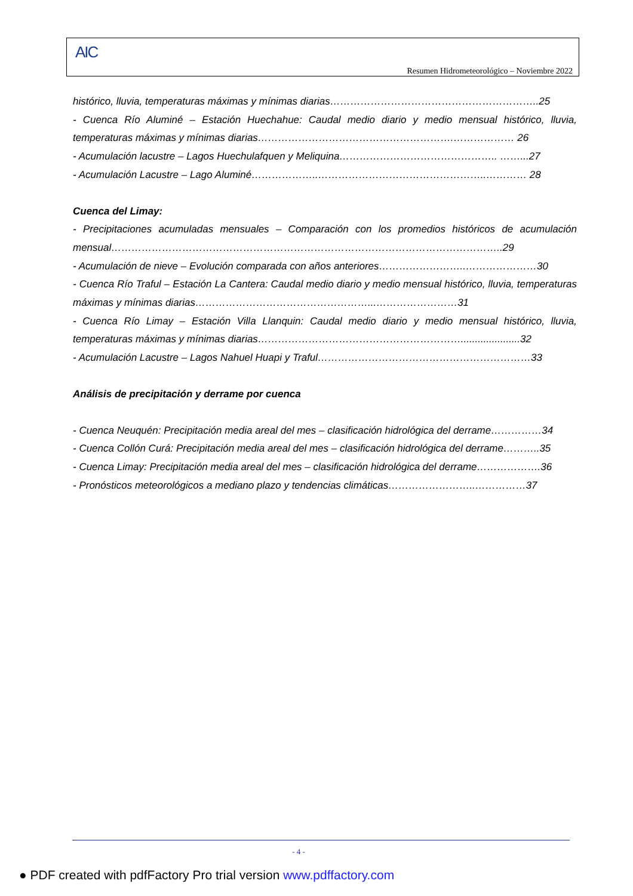AIC
Resumen Hidrometeorológico – Noviembre 2022
histórico, lluvia, temperaturas máximas y mínimas diarias……………………………………………………..25
- Cuenca Río Aluminé – Estación Huechahue: Caudal medio diario y medio mensual histórico, lluvia, temperaturas máximas y mínimas diarias………………………………………………….……………… 26
- Acumulación lacustre – Lagos Huechulafquen y Meliquina……………………………………….. ……...27
- Acumulación Lacustre – Lago Aluminé………………..…………………………………………..………… 28
Cuenca del Limay:
- Precipitaciones acumuladas mensuales – Comparación con los promedios históricos de acumulación mensual……………………………………………………………………………………………………..29
- Acumulación de nieve – Evolución comparada con años anteriores……………………..…………………30
- Cuenca Río Traful – Estación La Cantera: Caudal medio diario y medio mensual histórico, lluvia, temperaturas máximas y mínimas diarias……………………………………………...……………………31
- Cuenca Río Limay – Estación Villa Llanquin: Caudal medio diario y medio mensual histórico, lluvia, temperaturas máximas y mínimas diarias…………………………………………………….....................32
- Acumulación Lacustre – Lagos Nahuel Huapi y Traful………………………………………………………33
Análisis de precipitación y derrame por cuenca
- Cuenca Neuquén: Precipitación media areal del mes – clasificación hidrológica del derrame……………34
- Cuenca Collón Curá: Precipitación media areal del mes – clasificación hidrológica del derrame………..35
- Cuenca Limay: Precipitación media areal del mes – clasificación hidrológica del derrame……………….36
- Pronósticos meteorológicos a mediano plazo y tendencias climáticas……………………..……………37
- 4 -
● PDF created with pdfFactory Pro trial version www.pdffactory.com